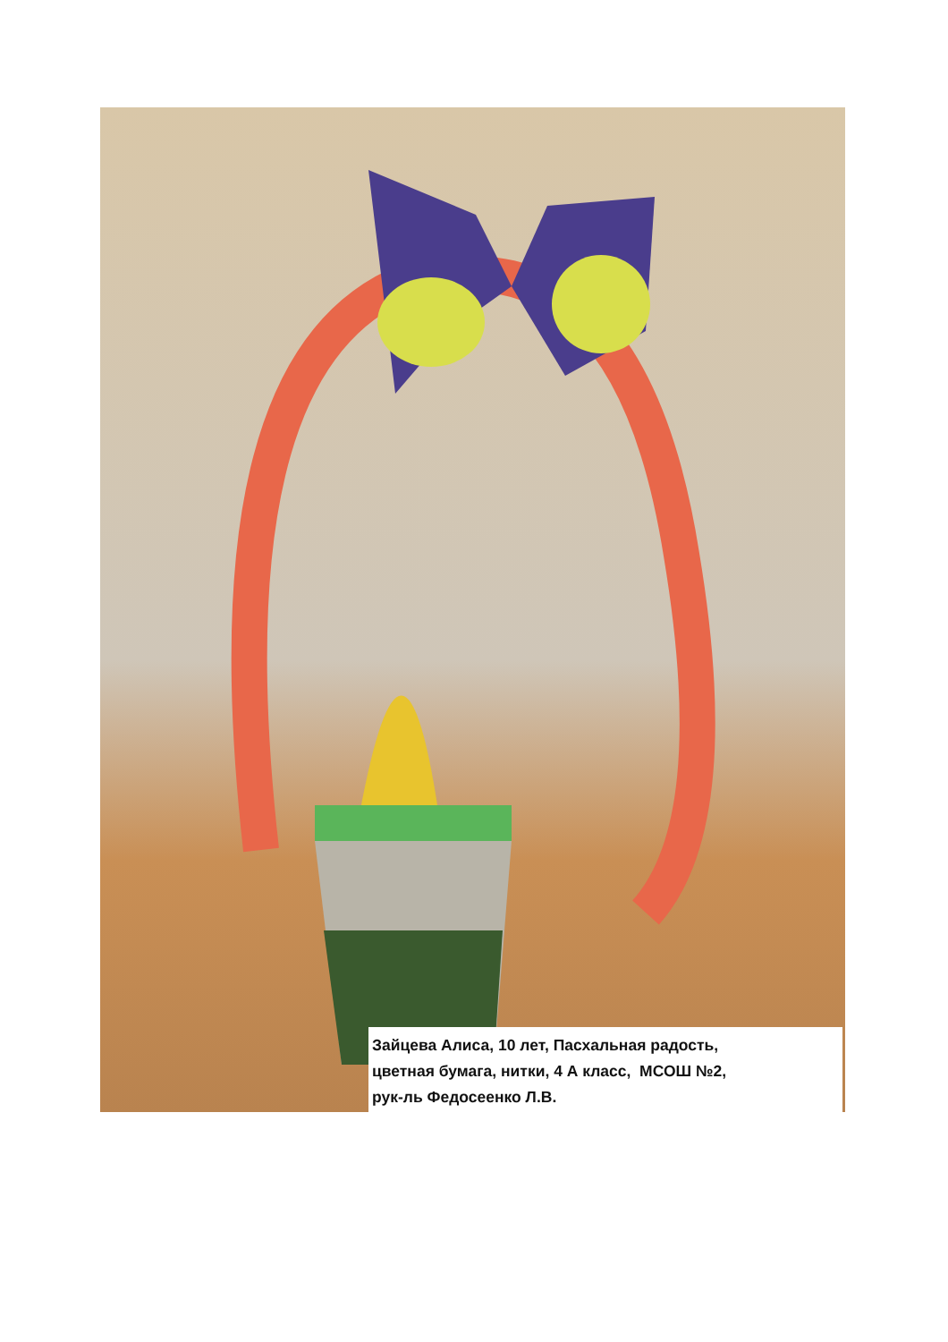Зайцева Алиса, 10 лет, Пасхальная радость,
цветная бумага, нитки, 4 А класс, МСОШ №2,
рук-ль Федосеенко Л.В.